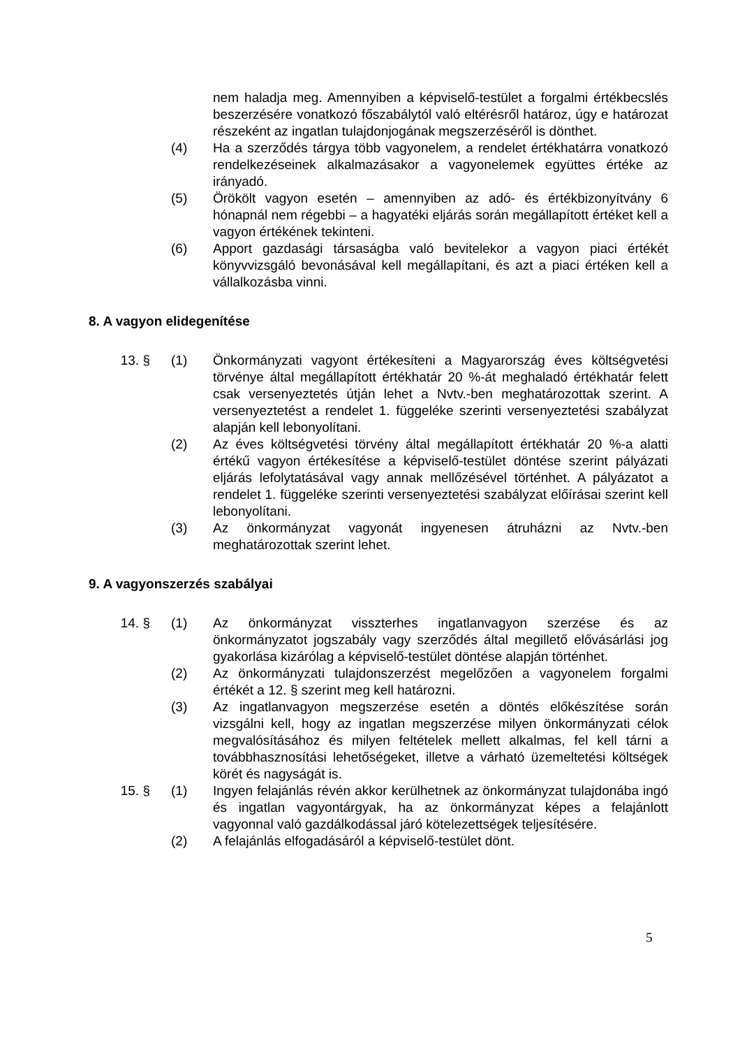nem haladja meg. Amennyiben a képviselő-testület a forgalmi értékbecslés beszerzésére vonatkozó főszabálytól való eltérésről határoz, úgy e határozat részeként az ingatlan tulajdonjogának megszerzéséről is dönthet.
(4) Ha a szerződés tárgya több vagyonelem, a rendelet értékhatárra vonatkozó rendelkezéseinek alkalmazásakor a vagyonelemek együttes értéke az irányadó.
(5) Örökölt vagyon esetén – amennyiben az adó- és értékbizonyítvány 6 hónapnál nem régebbi – a hagyatéki eljárás során megállapított értéket kell a vagyon értékének tekinteni.
(6) Apport gazdasági társaságba való bevitelekor a vagyon piaci értékét könyvvizsgáló bevonásával kell megállapítani, és azt a piaci értéken kell a vállalkozásba vinni.
8. A vagyon elidegenítése
13. § (1) Önkormányzati vagyont értékesíteni a Magyarország éves költségvetési törvénye által megállapított értékhatár 20 %-át meghaladó értékhatár felett csak versenyeztetés útján lehet a Nvtv.-ben meghatározottak szerint. A versenyeztetést a rendelet 1. függeléke szerinti versenyeztetési szabályzat alapján kell lebonyolítani.
(2) Az éves költségvetési törvény által megállapított értékhatár 20 %-a alatti értékű vagyon értékesítése a képviselő-testület döntése szerint pályázati eljárás lefolytatásával vagy annak mellőzésével történhet. A pályázatot a rendelet 1. függeléke szerinti versenyeztetési szabályzat előírásai szerint kell lebonyolítani.
(3) Az önkormányzat vagyonát ingyenesen átruházni az Nvtv.-ben meghatározottak szerint lehet.
9. A vagyonszerzés szabályai
14. § (1) Az önkormányzat visszterhes ingatlanvagyon szerzése és az önkormányzatot jogszabály vagy szerződés által megillető elővásárlási jog gyakorlása kizárólag a képviselő-testület döntése alapján történhet.
(2) Az önkormányzati tulajdonszerzést megelőzően a vagyonelem forgalmi értékét a 12. § szerint meg kell határozni.
(3) Az ingatlanvagyon megszerzése esetén a döntés előkészítése során vizsgálni kell, hogy az ingatlan megszerzése milyen önkormányzati célok megvalósításához és milyen feltételek mellett alkalmas, fel kell tárni a továbbhasznosítási lehetőségeket, illetve a várható üzemeltetési költségek körét és nagyságát is.
15. § (1) Ingyen felajánlás révén akkor kerülhetnek az önkormányzat tulajdonába ingó és ingatlan vagyontárgyak, ha az önkormányzat képes a felajánlott vagyonnal való gazdálkodással járó kötelezettségek teljesítésére.
(2) A felajánlás elfogadásáról a képviselő-testület dönt.
5